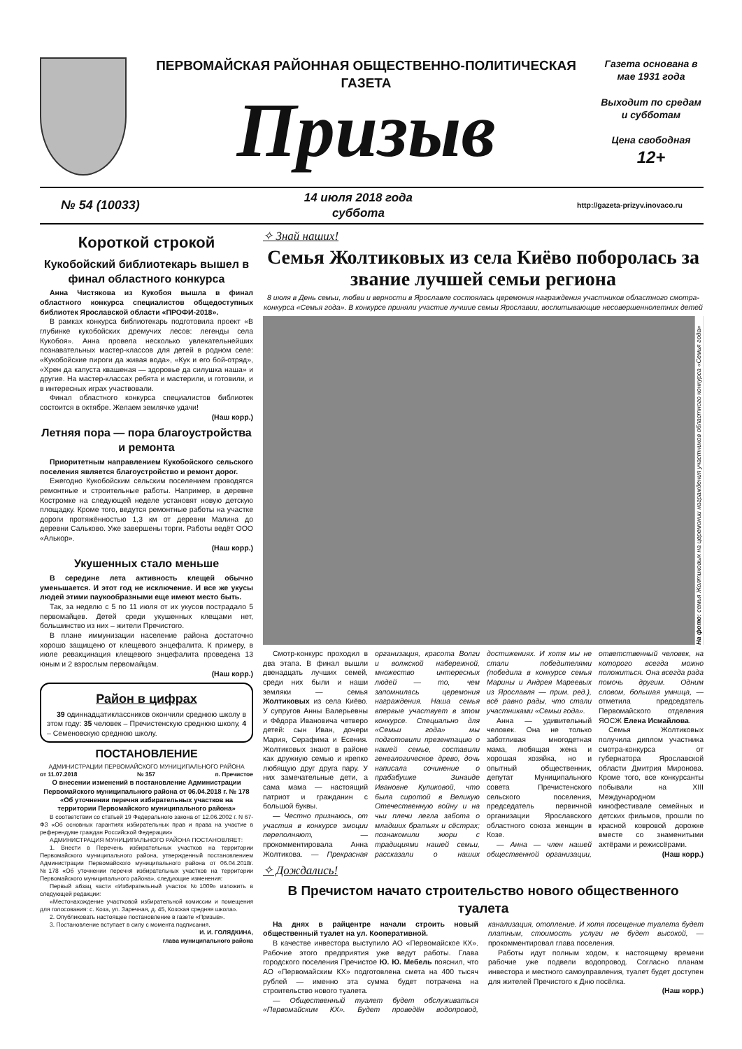ПЕРВОМАЙСКАЯ РАЙОННАЯ ОБЩЕСТВЕННО-ПОЛИТИЧЕСКАЯ ГАЗЕТА
Призыв
Газета основана в мае 1931 года
Выходит по средам и субботам
Цена свободная
12+
№ 54 (10033) 14 июля 2018 года
суббота http://gazeta-prizyv.inovaco.ru
Короткой строкой
Кукобойский библиотекарь вышел в финал областного конкурса
Анна Чистякова из Кукобоя вышла в финал областного конкурса специалистов общедоступных библиотек Ярославской области «ПРОФИ-2018».
В рамках конкурса библиотекарь подготовила проект «В глубинке кукобойских дремучих лесов: легенды села Кукобоя». Анна провела несколько увлекательнейших познавательных мастер-классов для детей в родном селе: «Кукобойские пироги да живая вода», «Кук и его бой-отряд», «Хрен да капуста квашеная — здоровье да силушка наша» и другие. На мастер-классах ребята и мастерили, и готовили, и в интересных играх участвовали.
Финал областного конкурса специалистов библиотек состоится в октябре. Желаем землячке удачи!
(Наш корр.)
Летняя пора — пора благоустройства и ремонта
Приоритетным направлением Кукобойского сельского поселения является благоустройство и ремонт дорог.
Ежегодно Кукобойским сельским поселением проводятся ремонтные и строительные работы. Например, в деревне Костромке на следующей неделе установят новую детскую площадку. Кроме того, ведутся ремонтные работы на участке дороги протяжённостью 1,3 км от деревни Малина до деревни Сальково. Уже завершены торги. Работы ведёт ООО «Алькор».
(Наш корр.)
Укушенных стало меньше
В середине лета активность клещей обычно уменьшается. И этот год не исключение. И все же укусы людей этими паукообразными еще имеют место быть.
Так, за неделю с 5 по 11 июля от их укусов пострадало 5 первомайцев. Детей среди укушенных клещами нет, большинство из них – жители Пречистого.
В плане иммунизации население района достаточно хорошо защищено от клещевого энцефалита. К примеру, в июле ревакцинация клещевого энцефалита проведена 13 юным и 2 взрослым первомайцам.
(Наш корр.)
Район в цифрах
39 одиннадцатиклассников окончили среднюю школу в этом году: 35 человек – Пречистенскую среднюю школу, 4 – Семеновскую среднюю школу.
ПОСТАНОВЛЕНИЕ
АДМИНИСТРАЦИИ ПЕРВОМАЙСКОГО МУНИЦИПАЛЬНОГО РАЙОНА
от 11.07.2018 № 357 п. Пречистое
О внесении изменений в постановление Администрации Первомайского муниципального района от 06.04.2018 г. № 178 «Об уточнении перечня избирательных участков на территории Первомайского муниципального района»
В соответствии со статьей 19 Федерального закона от 12.06.2002 г. N 67-ФЗ «Об основных гарантиях избирательных прав и права на участие в референдуме граждан Российской Федерации»
АДМИНИСТРАЦИЯ МУНИЦИПАЛЬНОГО РАЙОНА ПОСТАНОВЛЯЕТ:
1. Внести в Перечень избирательных участков на территории Первомайского муниципального района, утвержденный постановлением Администрации Первомайского муниципального района от 06.04.2018г. №178 «Об уточнении перечня избирательных участков на территории Первомайского муниципального района», следующие изменения:
Первый абзац части «Избирательный участок №1009» изложить в следующей редакции:
«Местонахождение участковой избирательной комиссии и помещения для голосования: с. Коза, ул. Заречная, д. 45, Козская средняя школа».
2. Опубликовать настоящее постановление в газете «Призыв».
3. Постановление вступает в силу с момента подписания.
И. И. ГОЛЯДКИНА,
глава муниципального района
✧ Знай наших!
Семья Жолтиковых из села Киёво поборолась за звание лучшей семьи региона
8 июля в День семьи, любви и верности в Ярославле состоялась церемония награждения участников областного смотра-конкурса «Семья года». В конкурсе приняли участие лучшие семьи Ярославии, воспитывающие несовершеннолетних детей
На фото: семья Жолтиковых на церемонии награждения участников областного конкурса «Семья года»
Смотр-конкурс проходил в два этапа. В финал вышли двенадцать лучших семей, среди них были и наши земляки — семья Жолтиковых из села Киёво. У супругов Анны Валерьевны и Фёдора Ивановича четверо детей: сын Иван, дочери Мария, Серафима и Есения. Жолтиковых знают в районе как дружную семью и крепко любящую друг друга пару. У них замечательные дети, а сама мама — настоящий патриот и гражданин с большой буквы.
— Честно признаюсь, от участия в конкурсе эмоции переполняют, — прокомментировала Анна Жолтикова. — Прекрасная организация, красота Волги и волжской набережной, множество интересных людей — то, чем запомнилась церемония награждения. Наша семья впервые участвует в этом конкурсе. Специально для «Семьи года» мы подготовили презентацию о нашей семье, составили генеалогическое древо, дочь написала сочинение о прабабушке Зинаиде Ивановне Куликовой, что была сиротой в Великую Отечественную войну и на чьи плечи легла забота о младших братьях и сёстрах; познакомили жюри с традициями нашей семьи, рассказали о наших достижениях. И хотя мы не стали победителями (победила в конкурсе семья Марины и Андрея Мареевых из Ярославля — прим. ред.), всё равно рады, что стали участниками «Семьи года».
Анна — удивительный человек. Она не только заботливая многодетная мама, любящая жена и хорошая хозяйка, но и опытный общественник, депутат Муниципального совета Пречистенского сельского поселения, председатель первичной организации Ярославского областного союза женщин в Козе.
— Анна — член нашей общественной организации, ответственный человек, на которого всегда можно положиться. Она всегда рада помочь другим. Одним словом, большая умница, — отметила председатель Первомайского отделения ЯОСЖ Елена Исмайлова.
Семья Жолтиковых получила диплом участника смотра-конкурса от губернатора Ярославской области Дмитрия Миронова. Кроме того, все конкурсанты побывали на XIII Международном кинофестивале семейных и детских фильмов, прошли по красной ковровой дорожке вместе со знаменитыми актёрами и режиссёрами.
(Наш корр.)
✧ Дождались!
В Пречистом начато строительство нового общественного туалета
На днях в райцентре начали строить новый общественный туалет на ул. Кооперативной.
В качестве инвестора выступило АО «Первомайское КХ». Рабочие этого предприятия уже ведут работы. Глава городского поселения Пречистое Ю. Ю. Мебель пояснил, что АО «Первомайским КХ» подготовлена смета на 400 тысяч рублей — именно эта сумма будет потрачена на строительство нового туалета.
— Общественный туалет будет обслуживаться «Первомайским КХ». Будет проведён водопровод, канализация, отопление. И хотя посещение туалета будет платным, стоимость услуги не будет высокой, — прокомментировал глава поселения.
Работы идут полным ходом, к настоящему времени рабочие уже подвели водопровод. Согласно планам инвестора и местного самоуправления, туалет будет доступен для жителей Пречистого к Дню посёлка.
(Наш корр.)